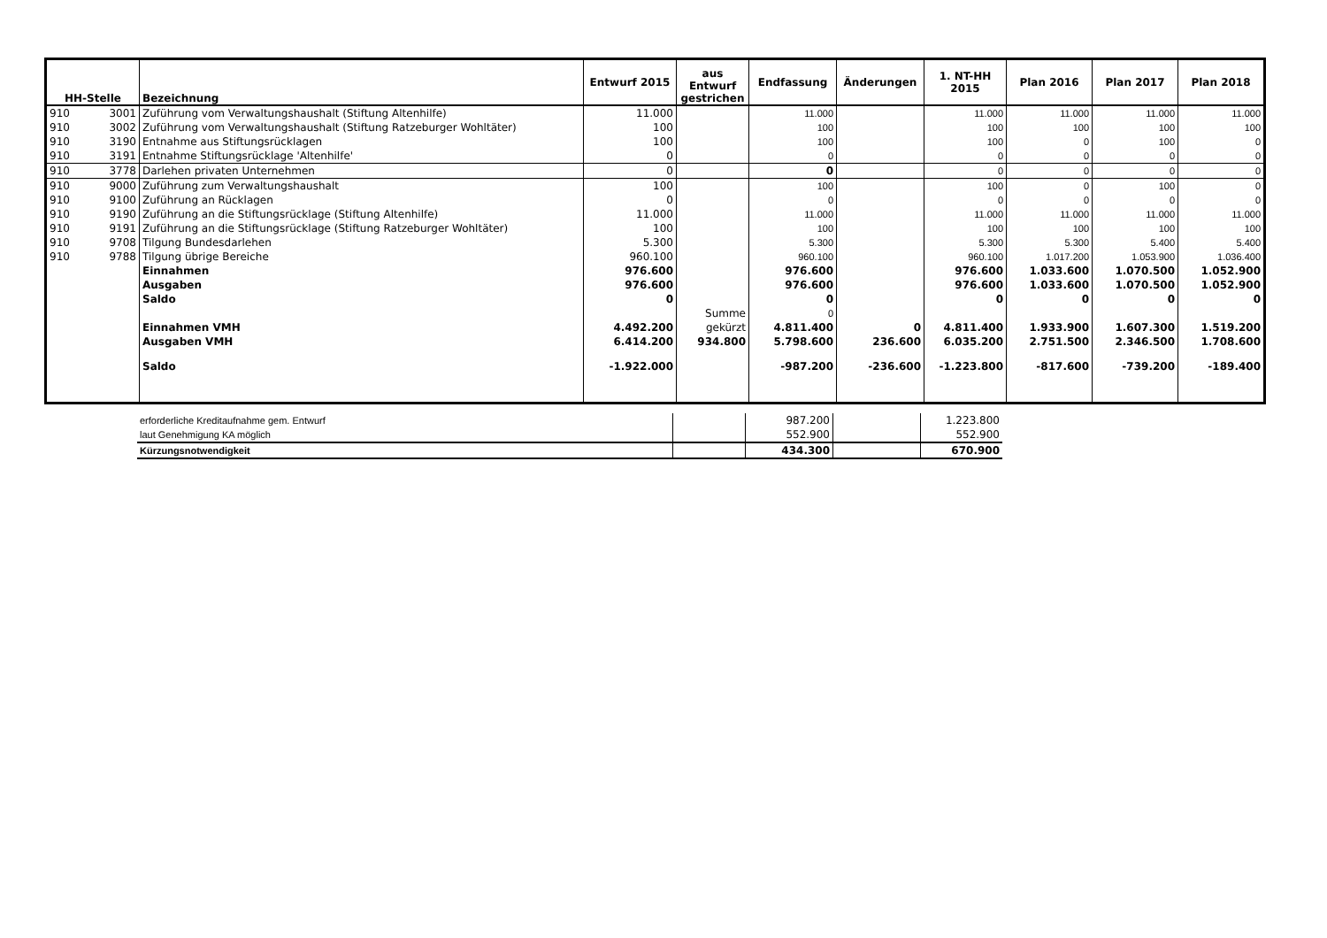| HH-Stelle | | Bezeichnung | Entwurf 2015 | aus Entwurf gestrichen | Endfassung | Änderungen | 1. NT-HH 2015 | Plan 2016 | Plan 2017 | Plan 2018 |
| --- | --- | --- | --- | --- | --- | --- | --- | --- | --- | --- |
| 910 | 3001 | Zuführung vom Verwaltungshaushalt (Stiftung Altenhilfe) | 11.000 | | 11.000 | | 11.000 | 11.000 | 11.000 | 11.000 |
| 910 | 3002 | Zuführung vom Verwaltungshaushalt (Stiftung Ratzeburger Wohltäter) | 100 | | 100 | | 100 | 100 | 100 | 100 |
| 910 | 3190 | Entnahme aus Stiftungsrücklagen | 100 | | 100 | | 100 | 0 | 100 | 0 |
| 910 | 3191 | Entnahme Stiftungsrücklage 'Altenhilfe' | 0 | | 0 | | 0 | 0 | 0 | 0 |
| 910 | 3778 | Darlehen privaten Unternehmen | 0 | | 0 | | 0 | 0 | 0 | 0 |
| 910 | 9000 | Zuführung zum Verwaltungshaushalt | 100 | | 100 | | 100 | 0 | 100 | 0 |
| 910 | 9100 | Zuführung an Rücklagen | 0 | | 0 | | 0 | 0 | 0 | 0 |
| 910 | 9190 | Zuführung an die Stiftungsrücklage (Stiftung Altenhilfe) | 11.000 | | 11.000 | | 11.000 | 11.000 | 11.000 | 11.000 |
| 910 | 9191 | Zuführung an die Stiftungsrücklage (Stiftung Ratzeburger Wohltäter) | 100 | | 100 | | 100 | 100 | 100 | 100 |
| 910 | 9708 | Tilgung Bundesdarlehen | 5.300 | | 5.300 | | 5.300 | 5.300 | 5.400 | 5.400 |
| 910 | 9788 | Tilgung übrige Bereiche | 960.100 | | 960.100 | | 960.100 | 1.017.200 | 1.053.900 | 1.036.400 |
| | | Einnahmen | 976.600 | | 976.600 | | 976.600 | 1.033.600 | 1.070.500 | 1.052.900 |
| | | Ausgaben | 976.600 | | 976.600 | | 976.600 | 1.033.600 | 1.070.500 | 1.052.900 |
| | | Saldo | 0 | | 0 | | 0 | 0 | 0 | 0 |
| | | | | Summe | 0 | | | | | |
| | | Einnahmen VMH | 4.492.200 | gekürzt | 4.811.400 | 0 | 4.811.400 | 1.933.900 | 1.607.300 | 1.519.200 |
| | | Ausgaben VMH | 6.414.200 | 934.800 | 5.798.600 | 236.600 | 6.035.200 | 2.751.500 | 2.346.500 | 1.708.600 |
| | | Saldo | -1.922.000 | | -987.200 | -236.600 | -1.223.800 | -817.600 | -739.200 | -189.400 |
| erforderliche Kreditaufnahme gem. Entwurf | | 987.200 | | 1.223.800 |
| laut Genehmigung KA möglich | | 552.900 | | 552.900 |
| Kürzungsnotwendigkeit | | 434.300 | | 670.900 |